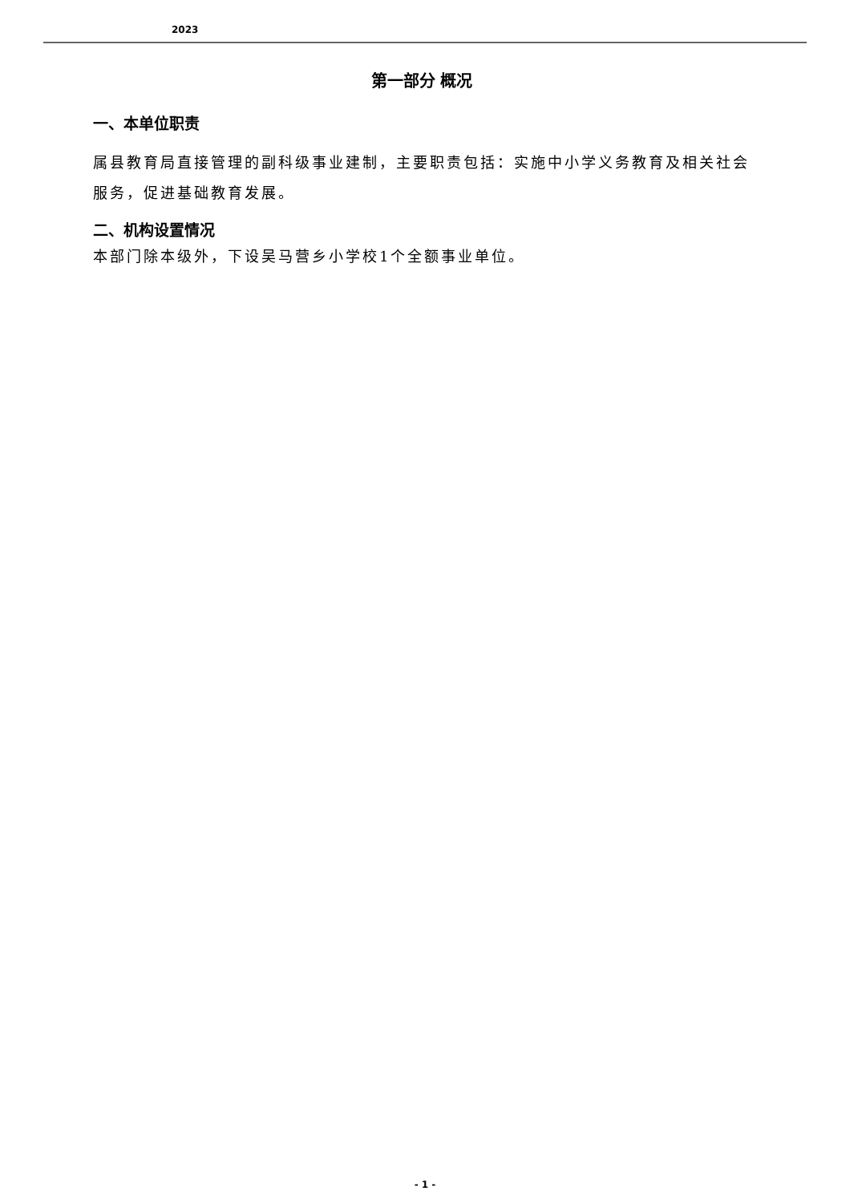2023
第一部分 概况
一、本单位职责
属县教育局直接管理的副科级事业建制，主要职责包括：实施中小学义务教育及相关社会服务，促进基础教育发展。
二、机构设置情况
本部门除本级外，下设吴马营乡小学校1个全额事业单位。
- 1 -